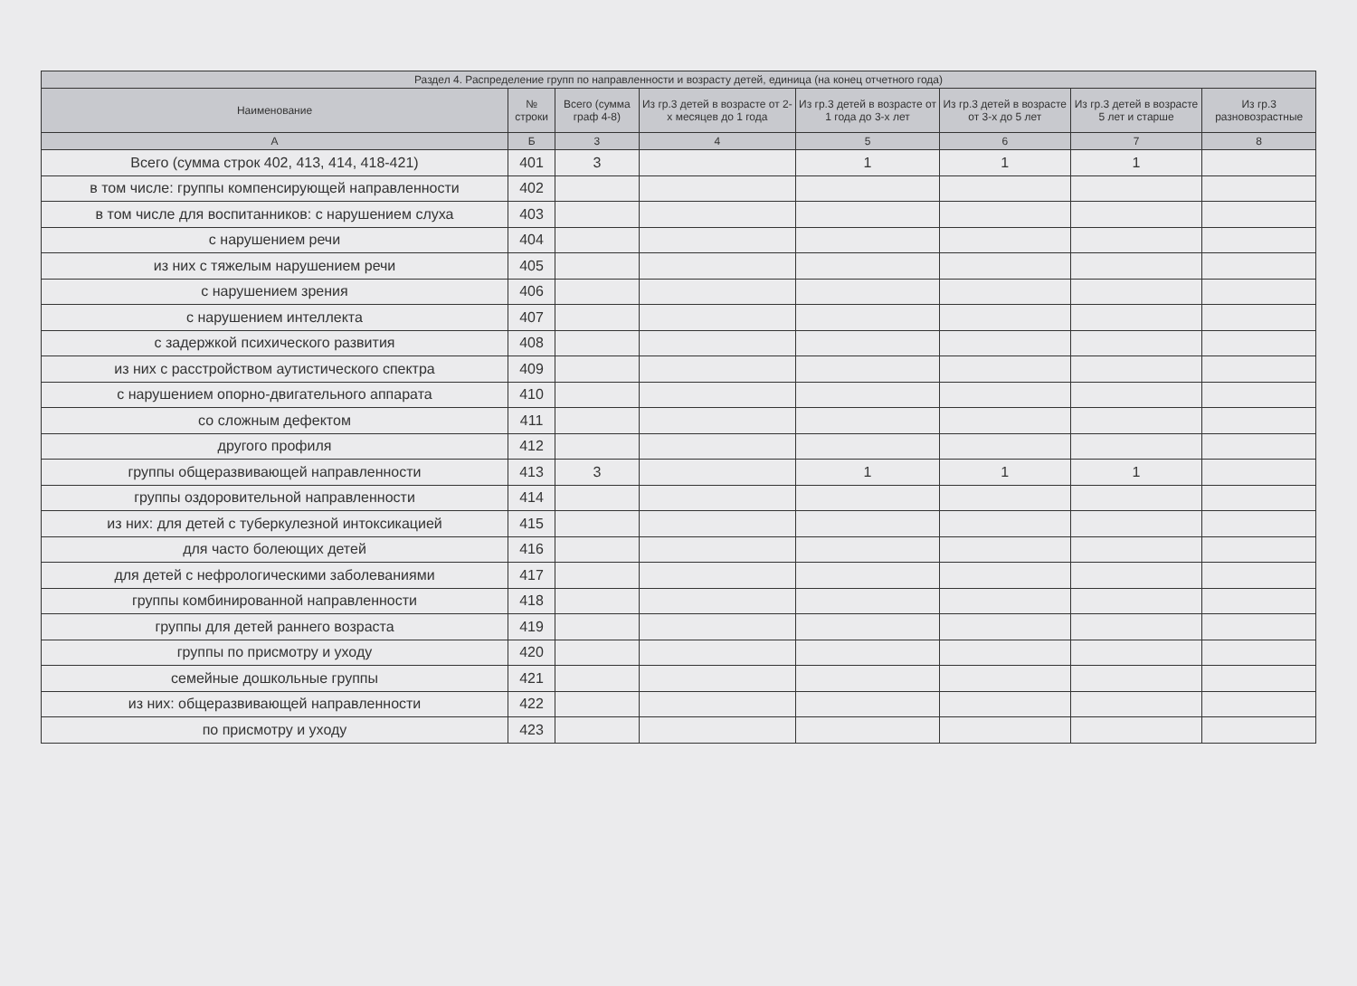| Раздел 4. Распределение групп по направленности и возрасту детей, единица (на конец отчетного года) | | | | | | | |
| --- | --- | --- | --- | --- | --- | --- | --- |
| Наименование | № строки | Всего (сумма граф 4-8) | Из гр.3 детей в возрасте от 2-х месяцев до 1 года | Из гр.3 детей в возрасте от 1 года до 3-х лет | Из гр.3 детей в возрасте от 3-х до 5 лет | Из гр.3 детей в возрасте 5 лет и старше | Из гр.3 разновозрастные |
| А | Б | 3 | 4 | 5 | 6 | 7 | 8 |
| Всего (сумма строк 402, 413, 414, 418-421) | 401 | 3 | | 1 | 1 | 1 | |
| в том числе: группы компенсирующей направленности | 402 | | | | | | |
| в том числе для воспитанников: с нарушением слуха | 403 | | | | | | |
| с нарушением речи | 404 | | | | | | |
| из них с тяжелым нарушением речи | 405 | | | | | | |
| с нарушением зрения | 406 | | | | | | |
| с нарушением интеллекта | 407 | | | | | | |
| с задержкой психического развития | 408 | | | | | | |
| из них с расстройством аутистического спектра | 409 | | | | | | |
| с нарушением опорно-двигательного аппарата | 410 | | | | | | |
| со сложным дефектом | 411 | | | | | | |
| другого профиля | 412 | | | | | | |
| группы общеразвивающей направленности | 413 | 3 | | 1 | 1 | 1 | |
| группы оздоровительной направленности | 414 | | | | | | |
| из них: для детей с туберкулезной интоксикацией | 415 | | | | | | |
| для часто болеющих детей | 416 | | | | | | |
| для детей с нефрологическими заболеваниями | 417 | | | | | | |
| группы комбинированной направленности | 418 | | | | | | |
| группы для детей раннего возраста | 419 | | | | | | |
| группы по присмотру и уходу | 420 | | | | | | |
| семейные дошкольные группы | 421 | | | | | | |
| из них: общеразвивающей направленности | 422 | | | | | | |
| по присмотру и уходу | 423 | | | | | | |